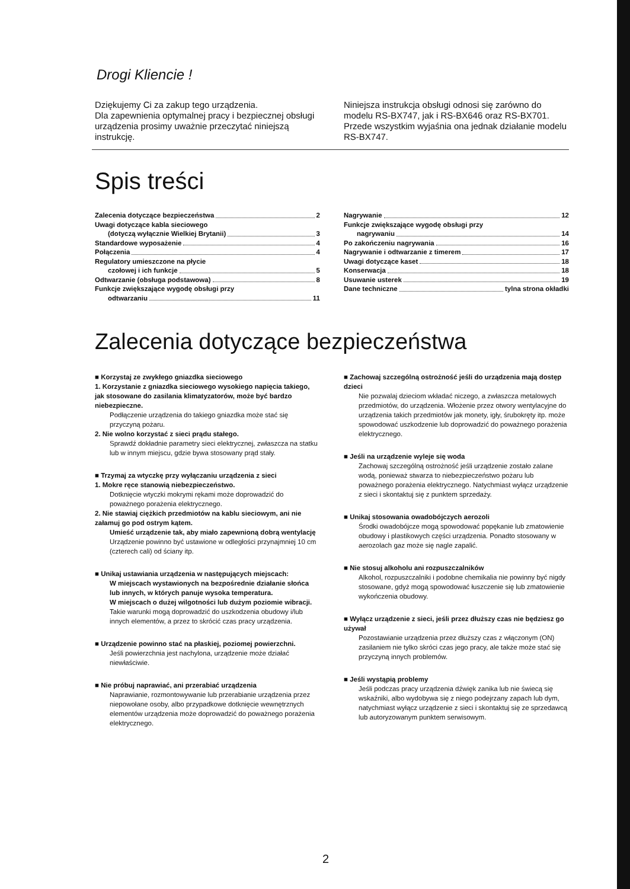Drogi Kliencie !
Dziękujemy Ci za zakup tego urządzenia.
Dla zapewnienia optymalnej pracy i bezpiecznej obsługi urządzenia prosimy uważnie przeczytać niniejszą instrukcję.
Niniejsza instrukcja obsługi odnosi się zarówno do modelu RS-BX747, jak i RS-BX646 oraz RS-BX701. Przede wszystkim wyjaśnia ona jednak działanie modelu RS-BX747.
Spis treści
Zalecenia dotyczące bezpieczeństwa 2
Uwagi dotyczące kabla sieciowego
(dotyczą wyłącznie Wielkiej Brytanii) 3
Standardowe wyposażenie 4
Połączenia 4
Regulatory umieszczone na płycie
czołowej i ich funkcje 5
Odtwarzanie (obsługa podstawowa) 8
Funkcje zwiększające wygodę obsługi przy
odtwarzaniu 11
Nagrywanie 12
Funkcje zwiększające wygodę obsługi przy
nagrywaniu 14
Po zakończeniu nagrywania 16
Nagrywanie i odtwarzanie z timerem 17
Uwagi dotyczące kaset 18
Konserwacja 18
Usuwanie usterek 19
Dane techniczne tylna strona okładki
Zalecenia dotyczące bezpieczeństwa
■ Korzystaj ze zwykłego gniazdka sieciowego
1. Korzystanie z gniazdka sieciowego wysokiego napięcia takiego, jak stosowane do zasilania klimatyzatorów, może być bardzo niebezpieczne.
Podłączenie urządzenia do takiego gniazdka może stać się przyczyną pożaru.
2. Nie wolno korzystać z sieci prądu stałego.
Sprawdź dokładnie parametry sieci elektrycznej, zwłaszcza na statku lub w innym miejscu, gdzie bywa stosowany prąd stały.
■ Trzymaj za wtyczkę przy wyłączaniu urządzenia z sieci
1. Mokre ręce stanowią niebezpieczeństwo.
Dotknięcie wtyczki mokrymi rękami może doprowadzić do poważnego porażenia elektrycznego.
2. Nie stawiaj ciężkich przedmiotów na kablu sieciowym, ani nie załamuj go pod ostrym kątem.
Umieść urządzenie tak, aby miało zapewnioną dobrą wentylację
Urządzenie powinno być ustawione w odległości przynajmniej 10 cm (czterech cali) od ściany itp.
■ Unikaj ustawiania urządzenia w następujących miejscach:
W miejscach wystawionych na bezpośrednie działanie słońca lub innych, w których panuje wysoka temperatura.
W miejscach o dużej wilgotności lub dużym poziomie wibracji.
Takie warunki mogą doprowadzić do uszkodzenia obudowy i/lub innych elementów, a przez to skrócić czas pracy urządzenia.
■ Urządzenie powinno stać na płaskiej, poziomej powierzchni.
Jeśli powierzchnia jest nachylona, urządzenie może działać niewłaściwie.
■ Nie próbuj naprawiać, ani przerabiać urządzenia
Naprawianie, rozmontowywanie lub przerabianie urządzenia przez niepowołane osoby, albo przypadkowe dotknięcie wewnętrznych elementów urządzenia może doprowadzić do poważnego porażenia elektrycznego.
■ Zachowaj szczególną ostrożność jeśli do urządzenia mają dostęp dzieci
Nie pozwalaj dzieciom wkładać niczego, a zwłaszcza metalowych przedmiotów, do urządzenia. Włożenie przez otwory wentylacyjne do urządzenia takich przedmiotów jak monety, igły, śrubokręty itp. może spowodować uszkodzenie lub doprowadzić do poważnego porażenia elektrycznego.
■ Jeśli na urządzenie wyleje się woda
Zachowaj szczególną ostrożność jeśli urządzenie zostało zalane wodą, ponieważ stwarza to niebezpieczeństwo pożaru lub poważnego porażenia elektrycznego. Natychmiast wyłącz urządzenie z sieci i skontaktuj się z punktem sprzedaży.
■ Unikaj stosowania owadobójczych aerozoli
Środki owadobójcze mogą spowodować popękanie lub zmatowienie obudowy i plastikowych części urządzenia. Ponadto stosowany w aerozolach gaz może się nagle zapalić.
■ Nie stosuj alkoholu ani rozpuszczalników
Alkohol, rozpuszczalniki i podobne chemikalia nie powinny być nigdy stosowane, gdyż mogą spowodować łuszczenie się lub zmatowienie wykończenia obudowy.
■ Wyłącz urządzenie z sieci, jeśli przez dłuższy czas nie będziesz go używał
Pozostawianie urządzenia przez dłuższy czas z włączonym (ON) zasilaniem nie tylko skróci czas jego pracy, ale także może stać się przyczyną innych problemów.
■ Jeśli wystąpią problemy
Jeśli podczas pracy urządzenia dźwięk zanika lub nie świecą się wskaźniki, albo wydobywa się z niego podejrzany zapach lub dym, natychmiast wyłącz urządzenie z sieci i skontaktuj się ze sprzedawcą lub autoryzowanym punktem serwisowym.
2